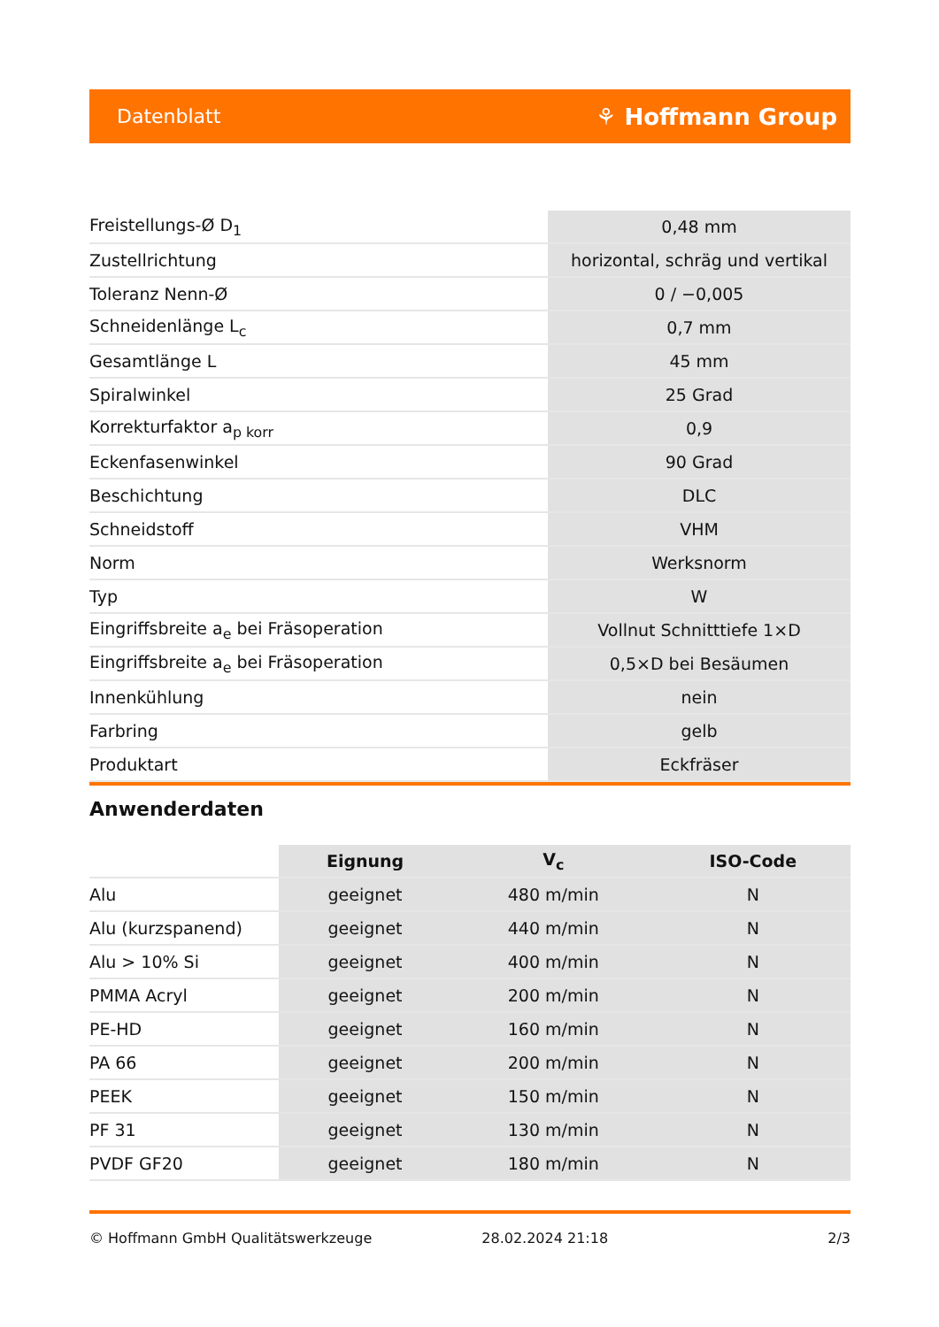Datenblatt ⚘ Hoffmann Group
| Freistellungs-Ø D<sub>1</sub> | 0,48 mm |
| Zustellrichtung | horizontal, schräg und vertikal |
| Toleranz Nenn-Ø | 0 / −0,005 |
| Schneidenlänge L<sub>c</sub> | 0,7 mm |
| Gesamtlänge L | 45 mm |
| Spiralwinkel | 25 Grad |
| Korrekturfaktor a<sub>p korr</sub> | 0,9 |
| Eckenfasenwinkel | 90 Grad |
| Beschichtung | DLC |
| Schneidstoff | VHM |
| Norm | Werksnorm |
| Typ | W |
| Eingriffsbreite a<sub>e</sub> bei Fräsoperation | Vollnut Schnitttiefe 1×D |
| Eingriffsbreite a<sub>e</sub> bei Fräsoperation | 0,5×D bei Besäumen |
| Innenkühlung | nein |
| Farbring | gelb |
| Produktart | Eckfräser |
Anwenderdaten
| | Eignung | V<sub>c</sub> | ISO-Code |
| --- | --- | --- | --- |
| Alu | geeignet | 480 m/min | N |
| Alu (kurzspanend) | geeignet | 440 m/min | N |
| Alu > 10% Si | geeignet | 400 m/min | N |
| PMMA Acryl | geeignet | 200 m/min | N |
| PE-HD | geeignet | 160 m/min | N |
| PA 66 | geeignet | 200 m/min | N |
| PEEK | geeignet | 150 m/min | N |
| PF 31 | geeignet | 130 m/min | N |
| PVDF GF20 | geeignet | 180 m/min | N |
© Hoffmann GmbH Qualitätswerkzeuge 28.02.2024 21:18 2/3